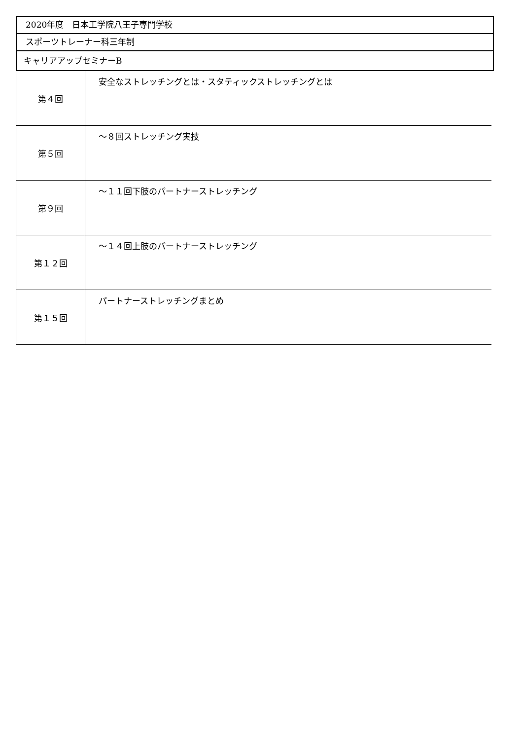2020年度　日本工学院八王子専門学校
スポーツトレーナー科三年制
キャリアアップセミナーB
| 第４回 | 安全なストレッチングとは・スタティックストレッチングとは |
| 第５回 | ～８回ストレッチング実技 |
| 第９回 | ～１１回下肢のパートナーストレッチング |
| 第１２回 | ～１４回上肢のパートナーストレッチング |
| 第１５回 | パートナーストレッチングまとめ |